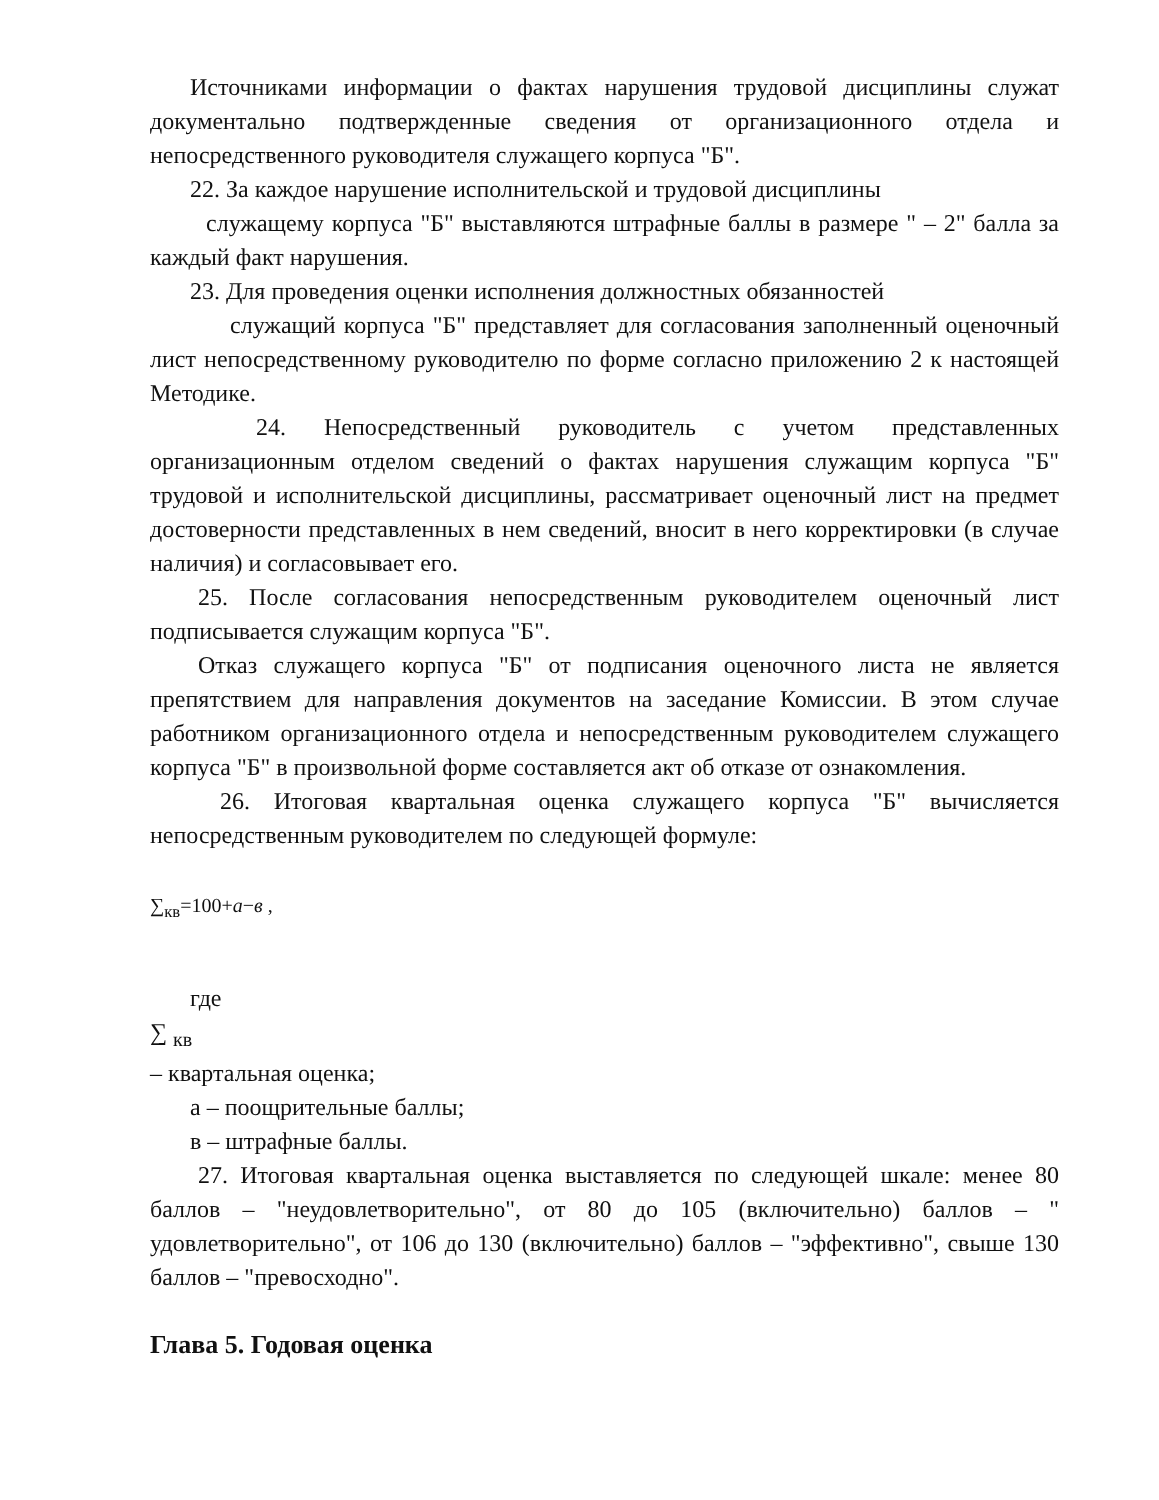Источниками информации о фактах нарушения трудовой дисциплины служат документально подтвержденные сведения от организационного отдела и непосредственного руководителя служащего корпуса "Б".
22. За каждое нарушение исполнительской и трудовой дисциплины
служащему корпуса "Б" выставляются штрафные баллы в размере " – 2" балла за каждый факт нарушения.
23. Для проведения оценки исполнения должностных обязанностей
служащий корпуса "Б" представляет для согласования заполненный оценочный лист непосредственному руководителю по форме согласно приложению 2 к настоящей Методике.
24. Непосредственный руководитель с учетом представленных организационным отделом сведений о фактах нарушения служащим корпуса "Б" трудовой и исполнительской дисциплины, рассматривает оценочный лист на предмет достоверности представленных в нем сведений, вносит в него корректировки (в случае наличия) и согласовывает его.
25. После согласования непосредственным руководителем оценочный лист подписывается служащим корпуса "Б".
Отказ служащего корпуса "Б" от подписания оценочного листа не является препятствием для направления документов на заседание Комиссии. В этом случае работником организационного отдела и непосредственным руководителем служащего корпуса "Б" в произвольной форме составляется акт об отказе от ознакомления.
26. Итоговая квартальная оценка служащего корпуса "Б" вычисляется непосредственным руководителем по следующей формуле:
∑<sub>кв</sub>=100+a−в ,
где
∑ <sub>кв</sub>
– квартальная оценка;
а – поощрительные баллы;
в – штрафные баллы.
27. Итоговая квартальная оценка выставляется по следующей шкале: менее 80 баллов – "неудовлетворительно", от 80 до 105 (включительно) баллов – " удовлетворительно", от 106 до 130 (включительно) баллов – "эффективно", свыше 130 баллов – "превосходно".
Глава 5. Годовая оценка